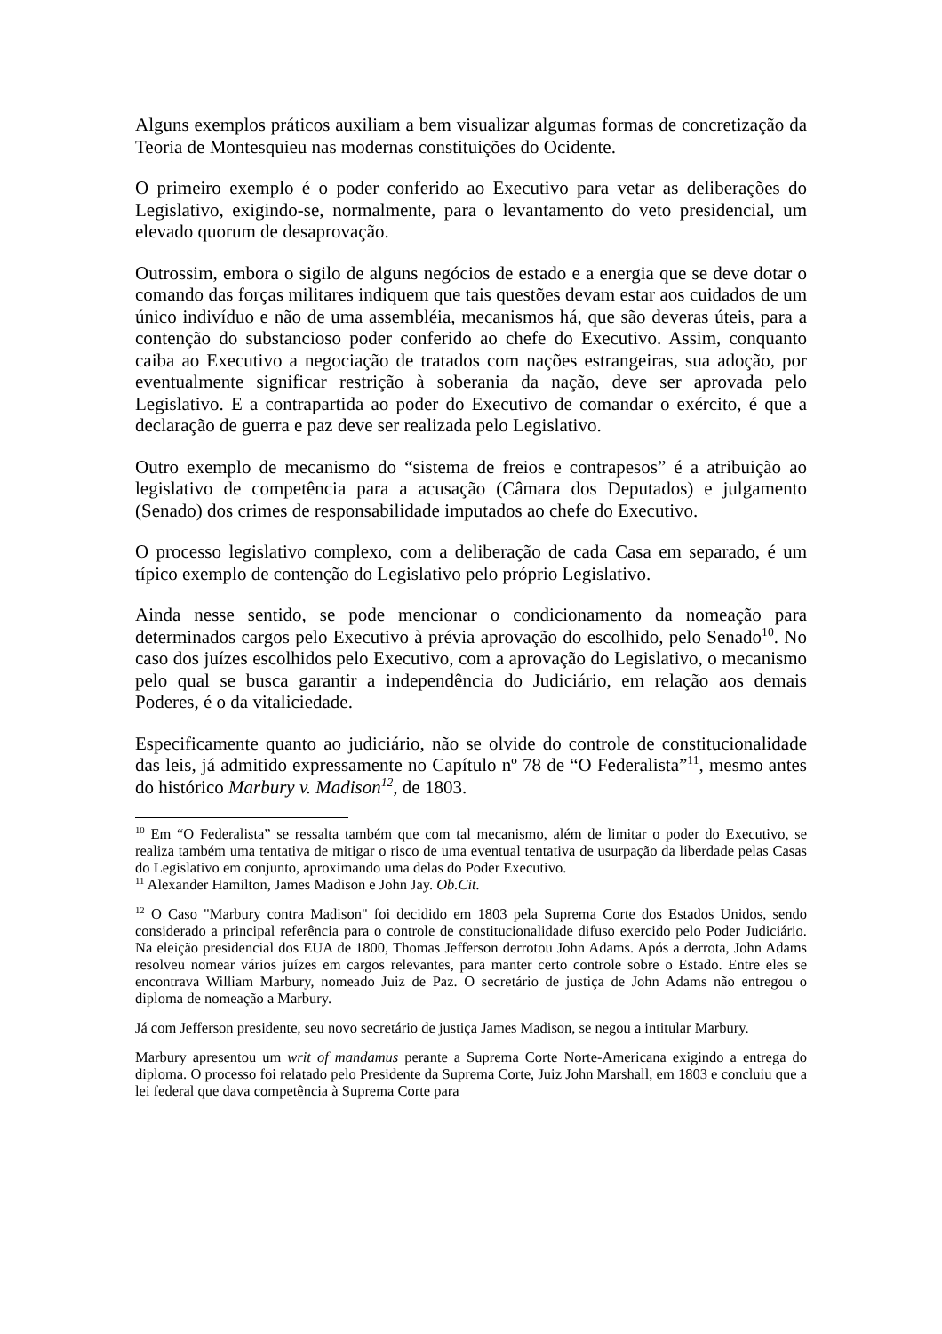Alguns exemplos práticos auxiliam a bem visualizar algumas formas de concretização da Teoria de Montesquieu nas modernas constituições do Ocidente.
O primeiro exemplo é o poder conferido ao Executivo para vetar as deliberações do Legislativo, exigindo-se, normalmente, para o levantamento do veto presidencial, um elevado quorum de desaprovação.
Outrossim, embora o sigilo de alguns negócios de estado e a energia que se deve dotar o comando das forças militares indiquem que tais questões devam estar aos cuidados de um único indivíduo e não de uma assembléia, mecanismos há, que são deveras úteis, para a contenção do substancioso poder conferido ao chefe do Executivo. Assim, conquanto caiba ao Executivo a negociação de tratados com nações estrangeiras, sua adoção, por eventualmente significar restrição à soberania da nação, deve ser aprovada pelo Legislativo. E a contrapartida ao poder do Executivo de comandar o exército, é que a declaração de guerra e paz deve ser realizada pelo Legislativo.
Outro exemplo de mecanismo do “sistema de freios e contrapesos” é a atribuição ao legislativo de competência para a acusação (Câmara dos Deputados) e julgamento (Senado) dos crimes de responsabilidade imputados ao chefe do Executivo.
O processo legislativo complexo, com a deliberação de cada Casa em separado, é um típico exemplo de contenção do Legislativo pelo próprio Legislativo.
Ainda nesse sentido, se pode mencionar o condicionamento da nomeação para determinados cargos pelo Executivo à prévia aprovação do escolhido, pelo Senado<sup>10</sup>. No caso dos juízes escolhidos pelo Executivo, com a aprovação do Legislativo, o mecanismo pelo qual se busca garantir a independência do Judiciário, em relação aos demais Poderes, é o da vitaliciedade.
Especificamente quanto ao judiciário, não se olvide do controle de constitucionalidade das leis, já admitido expressamente no Capítulo nº 78 de “O Federalista”<sup>11</sup>, mesmo antes do histórico Marbury v. Madison<sup>12</sup>, de 1803.
<sup>10</sup> Em “O Federalista” se ressalta também que com tal mecanismo, além de limitar o poder do Executivo, se realiza também uma tentativa de mitigar o risco de uma eventual tentativa de usurpação da liberdade pelas Casas do Legislativo em conjunto, aproximando uma delas do Poder Executivo.
<sup>11</sup> Alexander Hamilton, James Madison e John Jay. Ob.Cit.
<sup>12</sup> O Caso "Marbury contra Madison" foi decidido em 1803 pela Suprema Corte dos Estados Unidos, sendo considerado a principal referência para o controle de constitucionalidade difuso exercido pelo Poder Judiciário. Na eleição presidencial dos EUA de 1800, Thomas Jefferson derrotou John Adams. Após a derrota, John Adams resolveu nomear vários juízes em cargos relevantes, para manter certo controle sobre o Estado. Entre eles se encontrava William Marbury, nomeado Juiz de Paz. O secretário de justiça de John Adams não entregou o diploma de nomeação a Marbury.
Já com Jefferson presidente, seu novo secretário de justiça James Madison, se negou a intitular Marbury.
Marbury apresentou um writ of mandamus perante a Suprema Corte Norte-Americana exigindo a entrega do diploma. O processo foi relatado pelo Presidente da Suprema Corte, Juiz John Marshall, em 1803 e concluiu que a lei federal que dava competência à Suprema Corte para